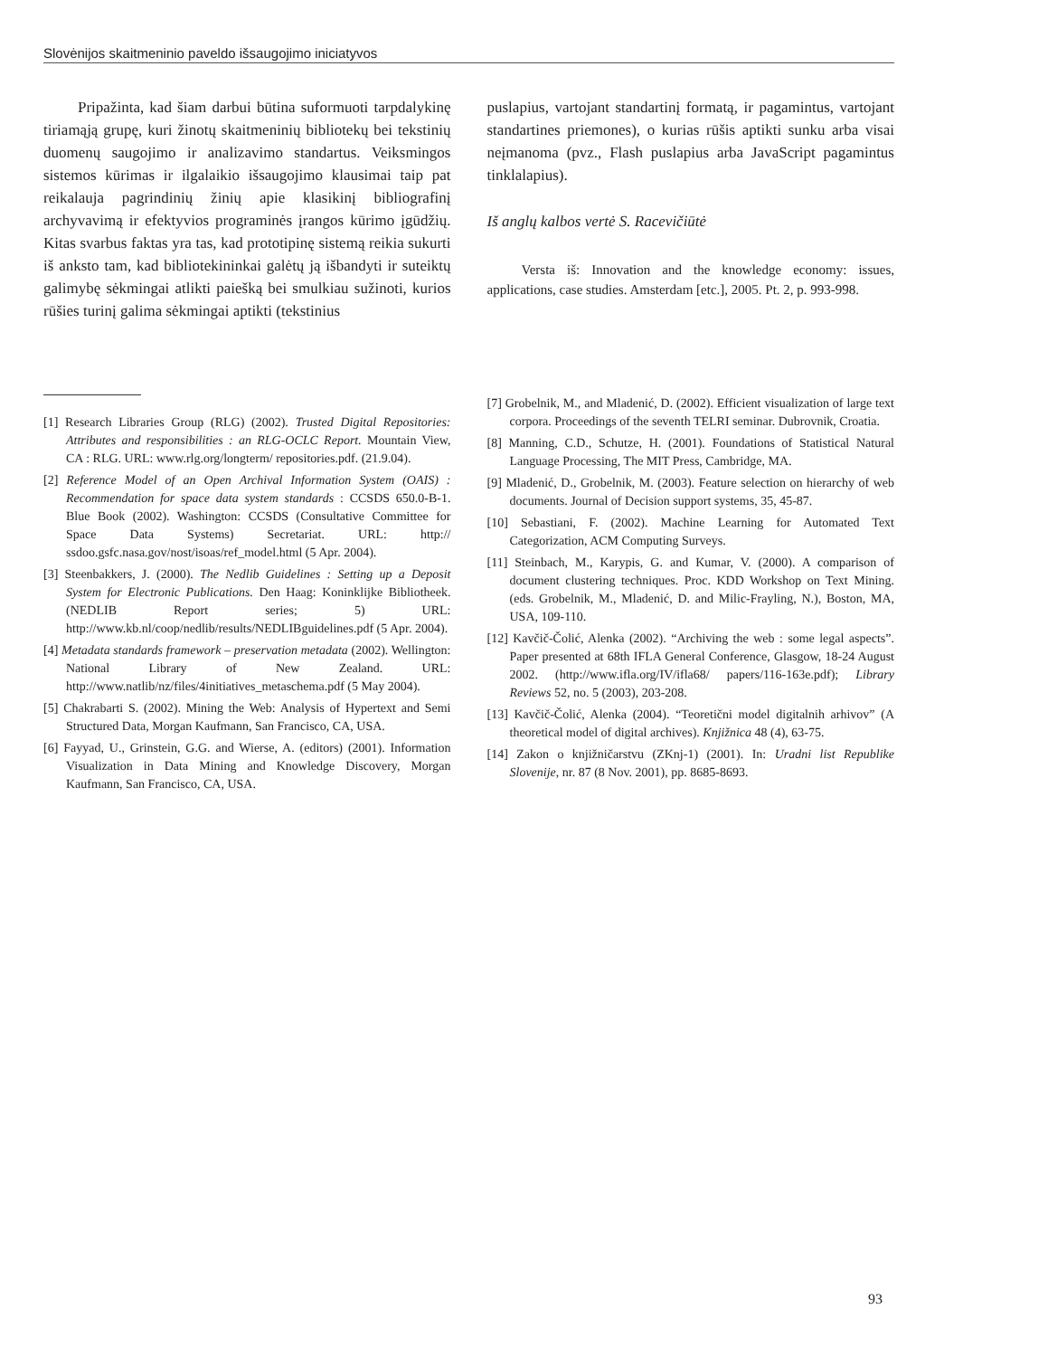Slovėnijos skaitmeninio paveldo išsaugojimo iniciatyvos
Pripažinta, kad šiam darbui būtina suformuoti tarpdalykinę tiriamąją grupę, kuri žinotų skaitmeninių bibliotekų bei tekstinių duomenų saugojimo ir analizavimo standartus. Veiksmingos sistemos kūrimas ir ilgalaikio išsaugojimo klausimai taip pat reikalauja pagrindinių žinių apie klasikinį bibliografinį archyvavimą ir efektyvios programinės įrangos kūrimo įgūdžių. Kitas svarbus faktas yra tas, kad prototipinę sistemą reikia sukurti iš anksto tam, kad bibliotekininkai galėtų ją išbandyti ir suteiktų galimybę sėkmingai atlikti paiešką bei smulkiau sužinoti, kurios rūšies turinį galima sėkmingai aptikti (tekstinius
puslapius, vartojant standartinį formatą, ir pagamintus, vartojant standartines priemones), o kurias rūšis aptikti sunku arba visai neįmanoma (pvz., Flash puslapius arba JavaScript pagamintus tinklalapius).
Iš anglų kalbos vertė S. Racevičiūtė
Versta iš: Innovation and the knowledge economy: issues, applications, case studies. Amsterdam [etc.], 2005. Pt. 2, p. 993-998.
[1] Research Libraries Group (RLG) (2002). Trusted Digital Repositories: Attributes and responsibilities : an RLG-OCLC Report. Mountain View, CA : RLG. URL: www.rlg.org/longterm/ repositories.pdf. (21.9.04).
[2] Reference Model of an Open Archival Information System (OAIS) : Recommendation for space data system standards : CCSDS 650.0-B-1. Blue Book (2002). Washington: CCSDS (Consultative Committee for Space Data Systems) Secretariat. URL: http:// ssdoo.gsfc.nasa.gov/nost/isoas/ref_model.html (5 Apr. 2004).
[3] Steenbakkers, J. (2000). The Nedlib Guidelines : Setting up a Deposit System for Electronic Publications. Den Haag: Koninklijke Bibliotheek. (NEDLIB Report series; 5) URL: http://www.kb.nl/coop/nedlib/results/NEDLIBguidelines.pdf (5 Apr. 2004).
[4] Metadata standards framework – preservation metadata (2002). Wellington: National Library of New Zealand. URL: http://www.natlib/nz/files/4initiatives_metaschema.pdf (5 May 2004).
[5] Chakrabarti S. (2002). Mining the Web: Analysis of Hypertext and Semi Structured Data, Morgan Kaufmann, San Francisco, CA, USA.
[6] Fayyad, U., Grinstein, G.G. and Wierse, A. (editors) (2001). Information Visualization in Data Mining and Knowledge Discovery, Morgan Kaufmann, San Francisco, CA, USA.
[7] Grobelnik, M., and Mladenić, D. (2002). Efficient visualization of large text corpora. Proceedings of the seventh TELRI seminar. Dubrovnik, Croatia.
[8] Manning, C.D., Schutze, H. (2001). Foundations of Statistical Natural Language Processing, The MIT Press, Cambridge, MA.
[9] Mladenić, D., Grobelnik, M. (2003). Feature selection on hierarchy of web documents. Journal of Decision support systems, 35, 45-87.
[10] Sebastiani, F. (2002). Machine Learning for Automated Text Categorization, ACM Computing Surveys.
[11] Steinbach, M., Karypis, G. and Kumar, V. (2000). A comparison of document clustering techniques. Proc. KDD Workshop on Text Mining. (eds. Grobelnik, M., Mladenić, D. and Milic-Frayling, N.), Boston, MA, USA, 109-110.
[12] Kavčič-Čolić, Alenka (2002). “Archiving the web : some legal aspects”. Paper presented at 68th IFLA General Conference, Glasgow, 18-24 August 2002. (http://www.ifla.org/IV/ifla68/ papers/116-163e.pdf); Library Reviews 52, no. 5 (2003), 203-208.
[13] Kavčič-Čolić, Alenka (2004). “Teoretični model digitalnih arhivov” (A theoretical model of digital archives). Knjižnica 48 (4), 63-75.
[14] Zakon o knjižničarstvu (ZKnj-1) (2001). In: Uradni list Republike Slovenije, nr. 87 (8 Nov. 2001), pp. 8685-8693.
93